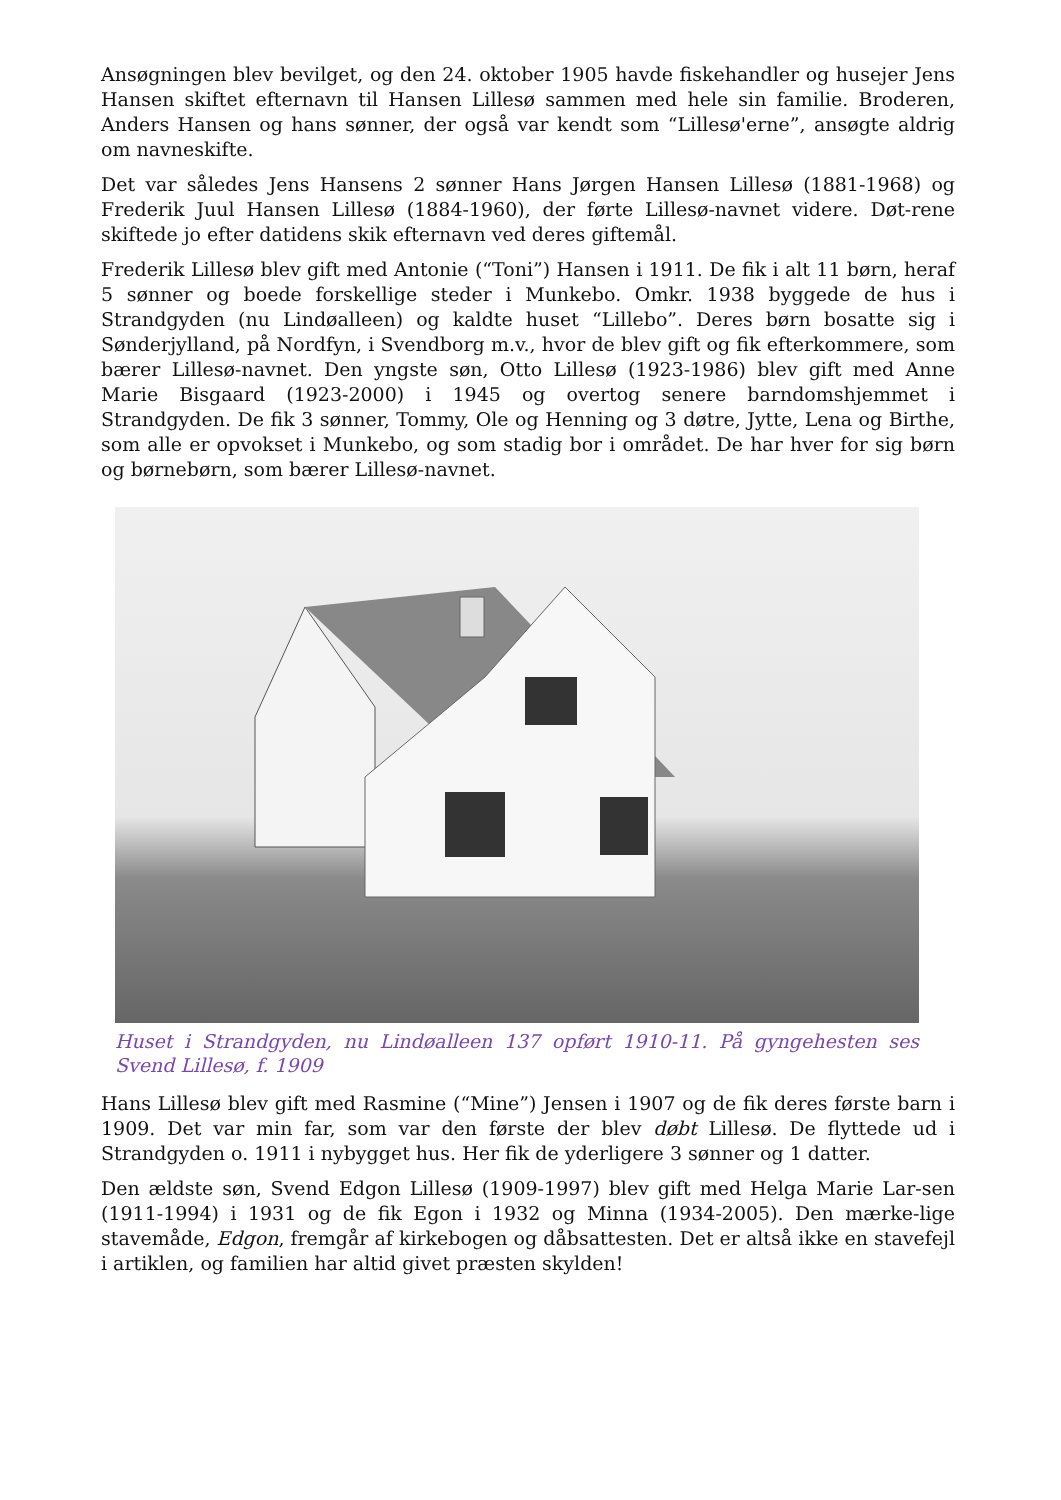Ansøgningen blev bevilget, og den 24. oktober 1905 havde fiskehandler og husejer Jens Hansen skiftet efternavn til Hansen Lillesø sammen med hele sin familie. Broderen, Anders Hansen og hans sønner, der også var kendt som “Lillesø'erne”, ansøgte aldrig om navneskifte.
Det var således Jens Hansens 2 sønner Hans Jørgen Hansen Lillesø (1881-1968) og Frederik Juul Hansen Lillesø (1884-1960), der førte Lillesø-navnet videre. Døt-rene skiftede jo efter datidens skik efternavn ved deres giftemål.
Frederik Lillesø blev gift med Antonie (“Toni”) Hansen i 1911. De fik i alt 11 børn, heraf 5 sønner og boede forskellige steder i Munkebo. Omkr. 1938 byggede de hus i Strandgyden (nu Lindøalleen) og kaldte huset “Lillebo”. Deres børn bosatte sig i Sønderjylland, på Nordfyn, i Svendborg m.v., hvor de blev gift og fik efterkommere, som bærer Lillesø-navnet. Den yngste søn, Otto Lillesø (1923-1986) blev gift med Anne Marie Bisgaard (1923-2000) i 1945 og overtog senere barndomshjemmet i Strandgyden. De fik 3 sønner, Tommy, Ole og Henning og 3 døtre, Jytte, Lena og Birthe, som alle er opvokset i Munkebo, og som stadig bor i området. De har hver for sig børn og børnebørn, som bærer Lillesø-navnet.
Huset i Strandgyden, nu Lindøalleen 137 opført 1910-11. På gyngehesten ses Svend Lillesø, f. 1909
Hans Lillesø blev gift med Rasmine (“Mine”) Jensen i 1907 og de fik deres første barn i 1909. Det var min far, som var den første der blev døbt Lillesø. De flyttede ud i Strandgyden o. 1911 i nybygget hus. Her fik de yderligere 3 sønner og 1 datter.
Den ældste søn, Svend Edgon Lillesø (1909-1997) blev gift med Helga Marie Lar-sen (1911-1994) i 1931 og de fik Egon i 1932 og Minna (1934-2005). Den mærke-lige stavemåde, Edgon, fremgår af kirkebogen og dåbsattesten. Det er altså ikke en stavefejl i artiklen, og familien har altid givet præsten skylden!